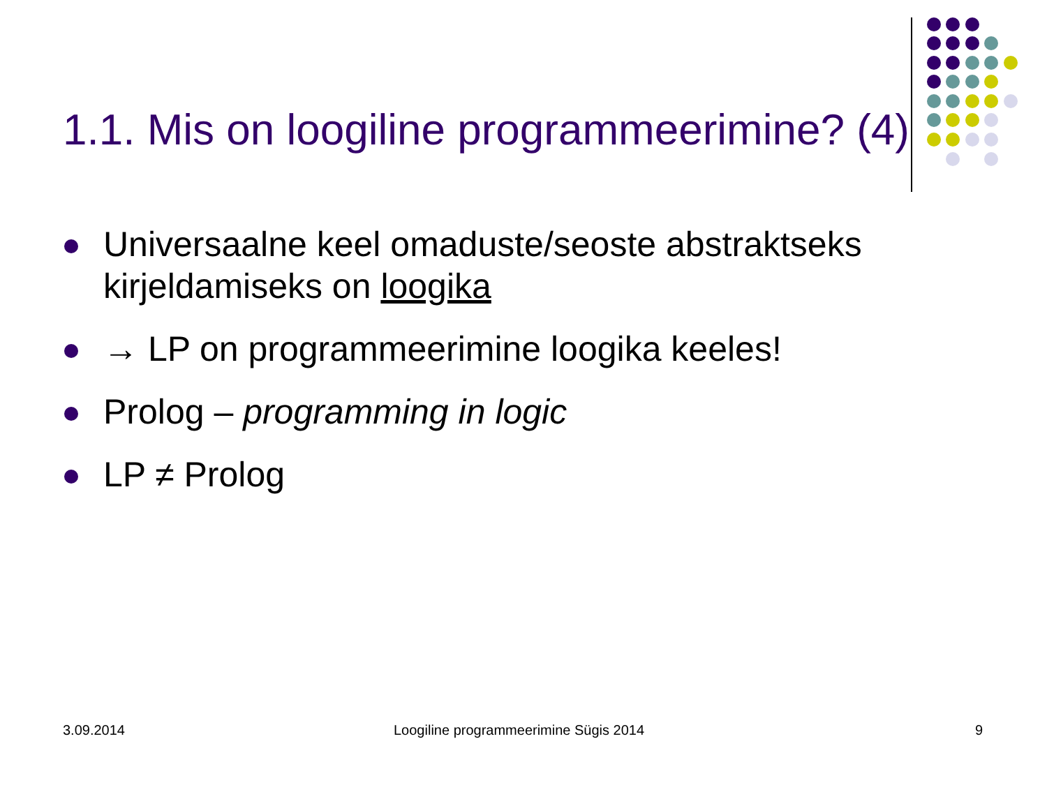1.1. Mis on loogiline programmeerimine? (4)
Universaalne keel omaduste/seoste abstraktseks kirjeldamiseks on loogika
→ LP on programmeerimine loogika keeles!
Prolog – programming in logic
LP ≠ Prolog
3.09.2014
Loogiline programmeerimine Sügis 2014
9